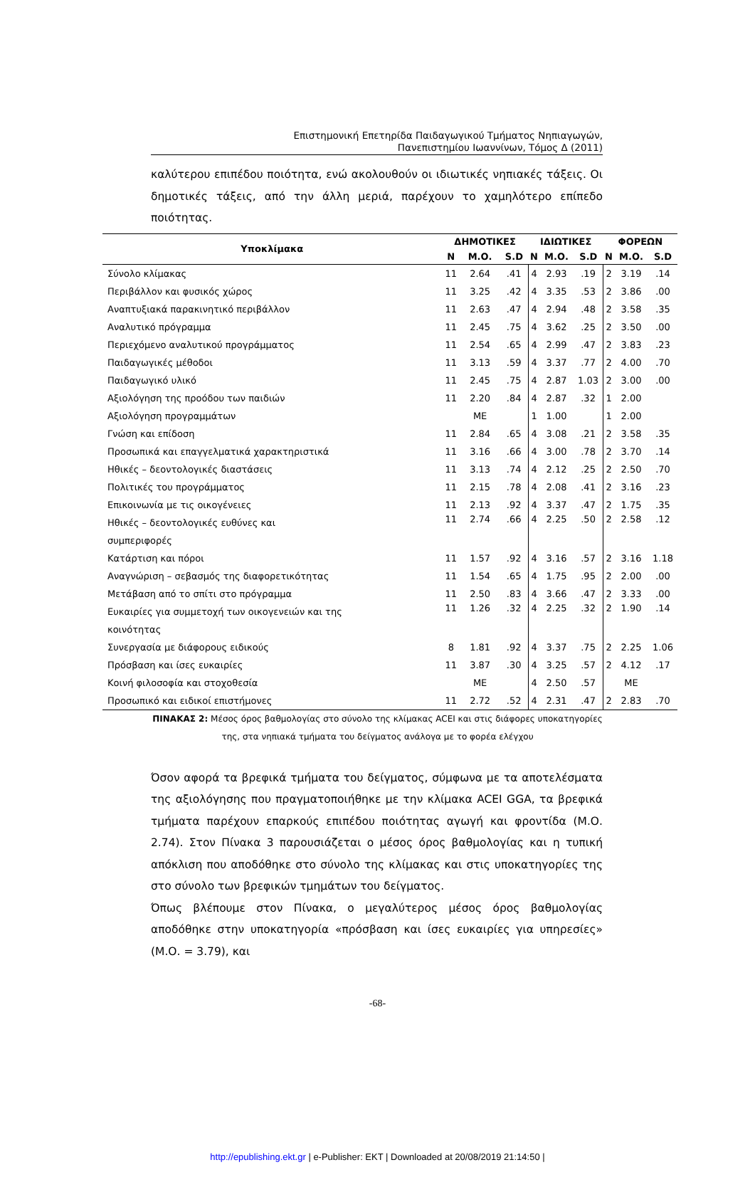Επιστημονική Επετηρίδα Παιδαγωγικού Τμήματος Νηπιαγωγών,
Πανεπιστημίου Ιωαννίνων, Τόμος Δ (2011)
καλύτερου επιπέδου ποιότητα, ενώ ακολουθούν οι ιδιωτικές νηπιακές τάξεις. Οι δημοτικές τάξεις, από την άλλη μεριά, παρέχουν το χαμηλότερο επίπεδο ποιότητας.
| Υποκλίμακα | ΔΗΜΟΤΙΚΕΣ | | | ΙΔΙΩΤΙΚΕΣ | | | ΦΟΡΕΩΝ | | |
| --- | --- | --- | --- | --- | --- | --- | --- | --- | --- |
| | Ν | Μ.Ο. | S.D | Ν | Μ.Ο. | S.D | Ν | Μ.Ο. | S.D |
| Σύνολο κλίμακας | 11 | 2.64 | .41 | 4 | 2.93 | .19 | 2 | 3.19 | .14 |
| Περιβάλλον και φυσικός χώρος | 11 | 3.25 | .42 | 4 | 3.35 | .53 | 2 | 3.86 | .00 |
| Αναπτυξιακά παρακινητικό περιβάλλον | 11 | 2.63 | .47 | 4 | 2.94 | .48 | 2 | 3.58 | .35 |
| Αναλυτικό πρόγραμμα | 11 | 2.45 | .75 | 4 | 3.62 | .25 | 2 | 3.50 | .00 |
| Περιεχόμενο αναλυτικού προγράμματος | 11 | 2.54 | .65 | 4 | 2.99 | .47 | 2 | 3.83 | .23 |
| Παιδαγωγικές μέθοδοι | 11 | 3.13 | .59 | 4 | 3.37 | .77 | 2 | 4.00 | .70 |
| Παιδαγωγικό υλικό | 11 | 2.45 | .75 | 4 | 2.87 | 1.03 | 2 | 3.00 | .00 |
| Αξιολόγηση της προόδου των παιδιών | 11 | 2.20 | .84 | 4 | 2.87 | .32 | 1 | 2.00 | |
| Αξιολόγηση προγραμμάτων | | ΜΕ | | 1 | 1.00 | | 1 | 2.00 | |
| Γνώση και επίδοση | 11 | 2.84 | .65 | 4 | 3.08 | .21 | 2 | 3.58 | .35 |
| Προσωπικά και επαγγελματικά χαρακτηριστικά | 11 | 3.16 | .66 | 4 | 3.00 | .78 | 2 | 3.70 | .14 |
| Ηθικές – δεοντολογικές διαστάσεις | 11 | 3.13 | .74 | 4 | 2.12 | .25 | 2 | 2.50 | .70 |
| Πολιτικές του προγράμματος | 11 | 2.15 | .78 | 4 | 2.08 | .41 | 2 | 3.16 | .23 |
| Επικοινωνία με τις οικογένειες | 11 | 2.13 | .92 | 4 | 3.37 | .47 | 2 | 1.75 | .35 |
| Ηθικές – δεοντολογικές ευθύνες και συμπεριφορές | 11 | 2.74 | .66 | 4 | 2.25 | .50 | 2 | 2.58 | .12 |
| Κατάρτιση και πόροι | 11 | 1.57 | .92 | 4 | 3.16 | .57 | 2 | 3.16 | 1.18 |
| Αναγνώριση – σεβασμός της διαφορετικότητας | 11 | 1.54 | .65 | 4 | 1.75 | .95 | 2 | 2.00 | .00 |
| Μετάβαση από το σπίτι στο πρόγραμμα | 11 | 2.50 | .83 | 4 | 3.66 | .47 | 2 | 3.33 | .00 |
| Ευκαιρίες για συμμετοχή των οικογενειών και της κοινότητας | 11 | 1.26 | .32 | 4 | 2.25 | .32 | 2 | 1.90 | .14 |
| Συνεργασία με διάφορους ειδικούς | 8 | 1.81 | .92 | 4 | 3.37 | .75 | 2 | 2.25 | 1.06 |
| Πρόσβαση και ίσες ευκαιρίες | 11 | 3.87 | .30 | 4 | 3.25 | .57 | 2 | 4.12 | .17 |
| Κοινή φιλοσοφία και στοχοθεσία | | ΜΕ | | 4 | 2.50 | .57 | | ΜΕ | |
| Προσωπικό και ειδικοί επιστήμονες | 11 | 2.72 | .52 | 4 | 2.31 | .47 | 2 | 2.83 | .70 |
ΠΙΝΑΚΑΣ 2: Μέσος όρος βαθμολογίας στο σύνολο της κλίμακας ACEI και στις διάφορες υποκατηγορίες
της, στα νηπιακά τμήματα του δείγματος ανάλογα με το φορέα ελέγχου
Όσον αφορά τα βρεφικά τμήματα του δείγματος, σύμφωνα με τα αποτελέσματα της αξιολόγησης που πραγματοποιήθηκε με την κλίμακα ACEI GGA, τα βρεφικά τμήματα παρέχουν επαρκούς επιπέδου ποιότητας αγωγή και φροντίδα (Μ.Ο. 2.74). Στον Πίνακα 3 παρουσιάζεται ο μέσος όρος βαθμολογίας και η τυπική απόκλιση που αποδόθηκε στο σύνολο της κλίμακας και στις υποκατηγορίες της στο σύνολο των βρεφικών τμημάτων του δείγματος.
Όπως βλέπουμε στον Πίνακα, ο μεγαλύτερος μέσος όρος βαθμολογίας αποδόθηκε στην υποκατηγορία «πρόσβαση και ίσες ευκαιρίες για υπηρεσίες» (Μ.Ο. = 3.79), και
-68-
http://epublishing.ekt.gr | e-Publisher: EKT | Downloaded at 20/08/2019 21:14:50 |